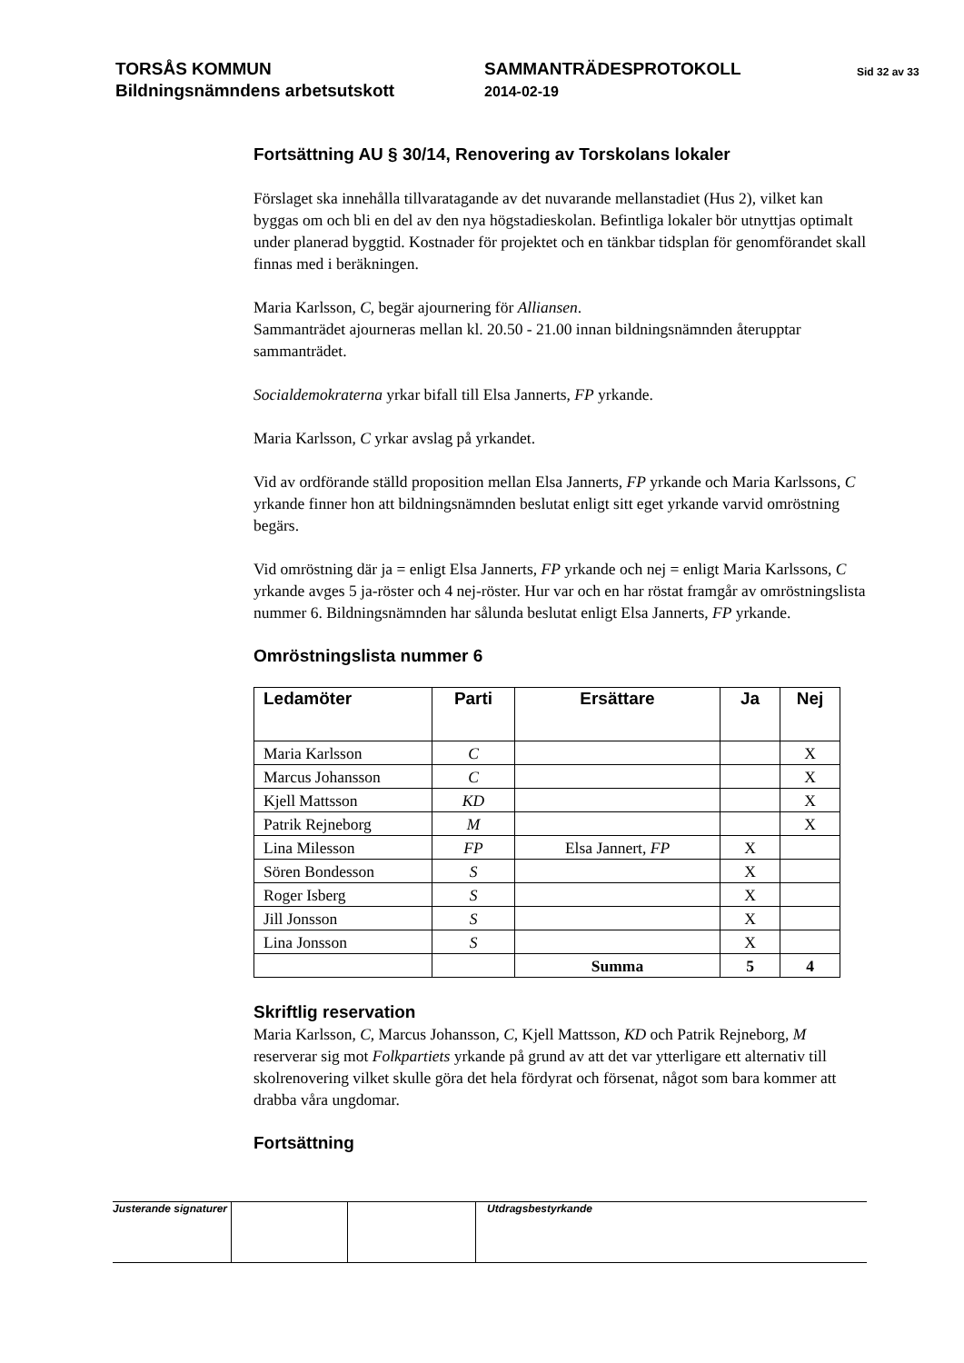TORSÅS KOMMUN
Bildningsnämndens arbetsutskott
SAMMANTRÄDESPROTOKOLL
2014-02-19
Sid 32 av 33
Fortsättning AU § 30/14, Renovering av Torskolans lokaler
Förslaget ska innehålla tillvaratagande av det nuvarande mellanstadiet (Hus 2), vilket kan byggas om och bli en del av den nya högstadieskolan. Befintliga lokaler bör utnyttjas optimalt under planerad byggtid. Kostnader för projektet och en tänkbar tidsplan för genomförandet skall finnas med i beräkningen.
Maria Karlsson, C, begär ajournering för Alliansen.
Sammanträdet ajourneras mellan kl. 20.50 - 21.00 innan bildningsnämnden återupptar sammanträdet.
Socialdemokraterna yrkar bifall till Elsa Jannerts, FP yrkande.
Maria Karlsson, C yrkar avslag på yrkandet.
Vid av ordförande ställd proposition mellan Elsa Jannerts, FP yrkande och Maria Karlssons, C yrkande finner hon att bildningsnämnden beslutat enligt sitt eget yrkande varvid omröstning begärs.
Vid omröstning där ja = enligt Elsa Jannerts, FP yrkande och nej = enligt Maria Karlssons, C yrkande avges 5 ja-röster och 4 nej-röster. Hur var och en har röstat framgår av omröstningslista nummer 6. Bildningsnämnden har sålunda beslutat enligt Elsa Jannerts, FP yrkande.
Omröstningslista nummer 6
| Ledamöter | Parti | Ersättare | Ja | Nej |
| --- | --- | --- | --- | --- |
| Maria Karlsson | C | | | X |
| Marcus Johansson | C | | | X |
| Kjell Mattsson | KD | | | X |
| Patrik Rejneborg | M | | | X |
| Lina Milesson | FP | Elsa Jannert, FP | X | |
| Sören Bondesson | S | | X | |
| Roger Isberg | S | | X | |
| Jill Jonsson | S | | X | |
| Lina Jonsson | S | | X | |
| | | Summa | 5 | 4 |
Skriftlig reservation
Maria Karlsson, C, Marcus Johansson, C, Kjell Mattsson, KD och Patrik Rejneborg, M reserverar sig mot Folkpartiets yrkande på grund av att det var ytterligare ett alternativ till skolrenovering vilket skulle göra det hela fördyrat och försenat, något som bara kommer att drabba våra ungdomar.
Fortsättning
Justerande signaturer
Utdragsbestyrkande